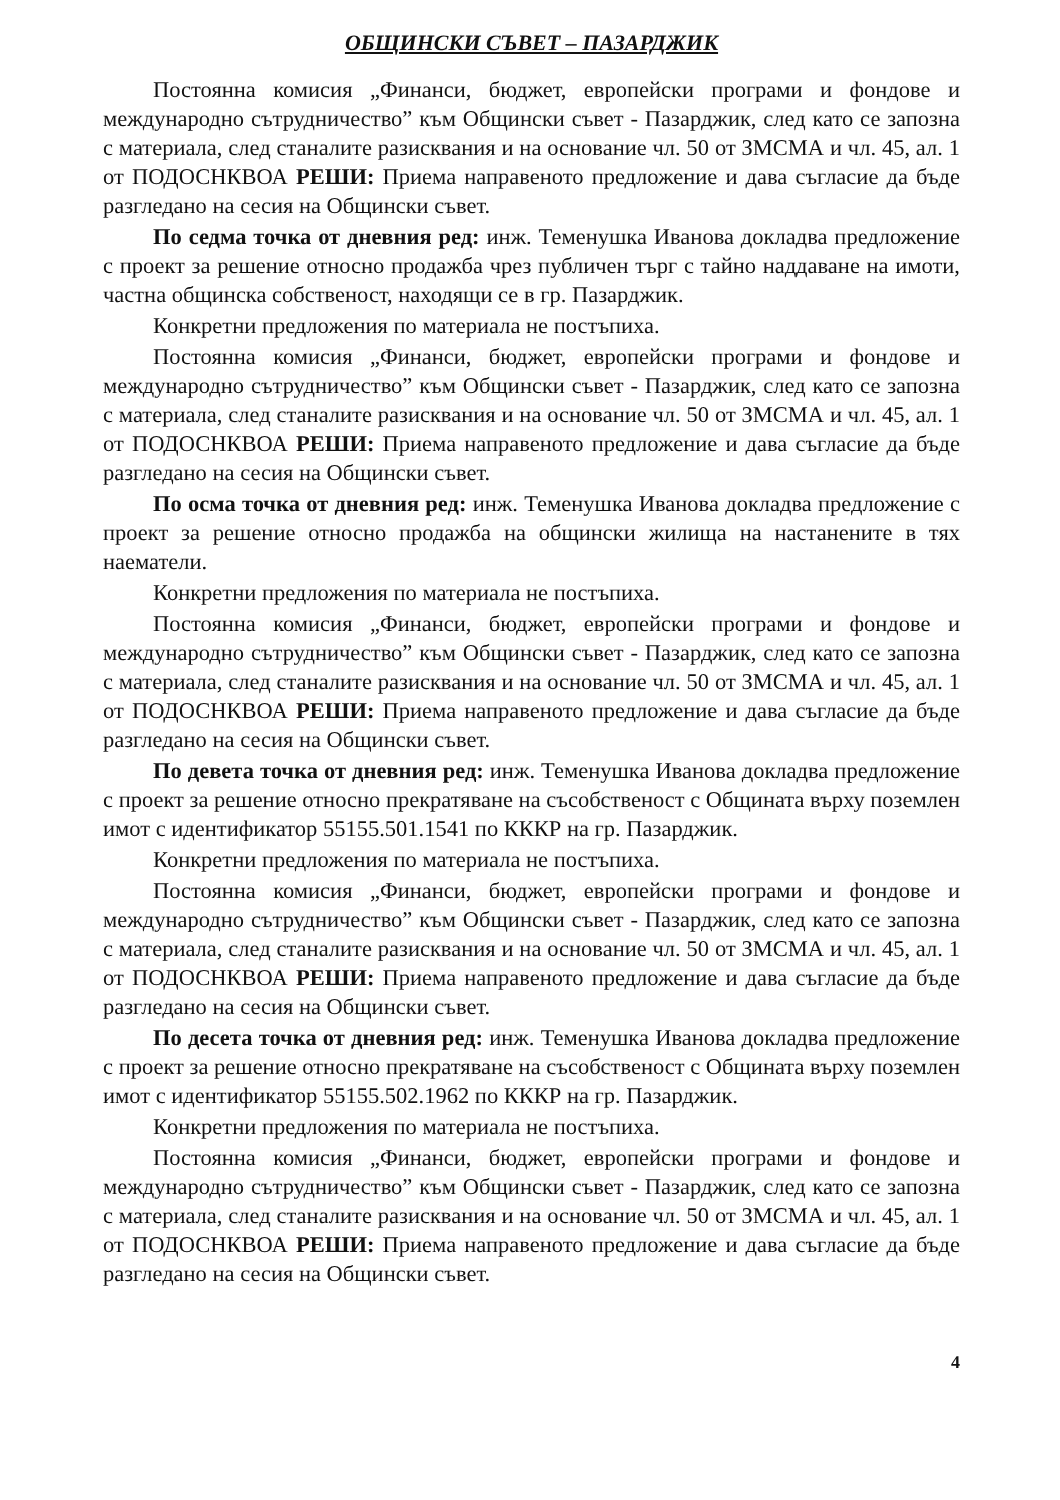ОБЩИНСКИ СЪВЕТ – ПАЗАРДЖИК
Постоянна комисия „Финанси, бюджет, европейски програми и фондове и международно сътрудничество” към Общински съвет - Пазарджик, след като се запозна с материала, след станалите разисквания и на основание чл. 50 от ЗМСМА и чл. 45, ал. 1 от ПОДОСНКВОА РЕШИ: Приема направеното предложение и дава съгласие да бъде разгледано на сесия на Общински съвет.
По седма точка от дневния ред: инж. Теменушка Иванова докладва предложение с проект за решение относно продажба чрез публичен търг с тайно наддаване на имоти, частна общинска собственост, находящи се в гр. Пазарджик.
Конкретни предложения по материала не постъпиха.
Постоянна комисия „Финанси, бюджет, европейски програми и фондове и международно сътрудничество” към Общински съвет - Пазарджик, след като се запозна с материала, след станалите разисквания и на основание чл. 50 от ЗМСМА и чл. 45, ал. 1 от ПОДОСНКВОА РЕШИ: Приема направеното предложение и дава съгласие да бъде разгледано на сесия на Общински съвет.
По осма точка от дневния ред: инж. Теменушка Иванова докладва предложение с проект за решение относно продажба на общински жилища на настанените в тях наематели.
Конкретни предложения по материала не постъпиха.
Постоянна комисия „Финанси, бюджет, европейски програми и фондове и международно сътрудничество” към Общински съвет - Пазарджик, след като се запозна с материала, след станалите разисквания и на основание чл. 50 от ЗМСМА и чл. 45, ал. 1 от ПОДОСНКВОА РЕШИ: Приема направеното предложение и дава съгласие да бъде разгледано на сесия на Общински съвет.
По девета точка от дневния ред: инж. Теменушка Иванова докладва предложение с проект за решение относно прекратяване на съсобственост с Общината върху поземлен имот с идентификатор 55155.501.1541 по КККР на гр. Пазарджик.
Конкретни предложения по материала не постъпиха.
Постоянна комисия „Финанси, бюджет, европейски програми и фондове и международно сътрудничество” към Общински съвет - Пазарджик, след като се запозна с материала, след станалите разисквания и на основание чл. 50 от ЗМСМА и чл. 45, ал. 1 от ПОДОСНКВОА РЕШИ: Приема направеното предложение и дава съгласие да бъде разгледано на сесия на Общински съвет.
По десета точка от дневния ред: инж. Теменушка Иванова докладва предложение с проект за решение относно прекратяване на съсобственост с Общината върху поземлен имот с идентификатор 55155.502.1962 по КККР на гр. Пазарджик.
Конкретни предложения по материала не постъпиха.
Постоянна комисия „Финанси, бюджет, европейски програми и фондове и международно сътрудничество” към Общински съвет - Пазарджик, след като се запозна с материала, след станалите разисквания и на основание чл. 50 от ЗМСМА и чл. 45, ал. 1 от ПОДОСНКВОА РЕШИ: Приема направеното предложение и дава съгласие да бъде разгледано на сесия на Общински съвет.
4